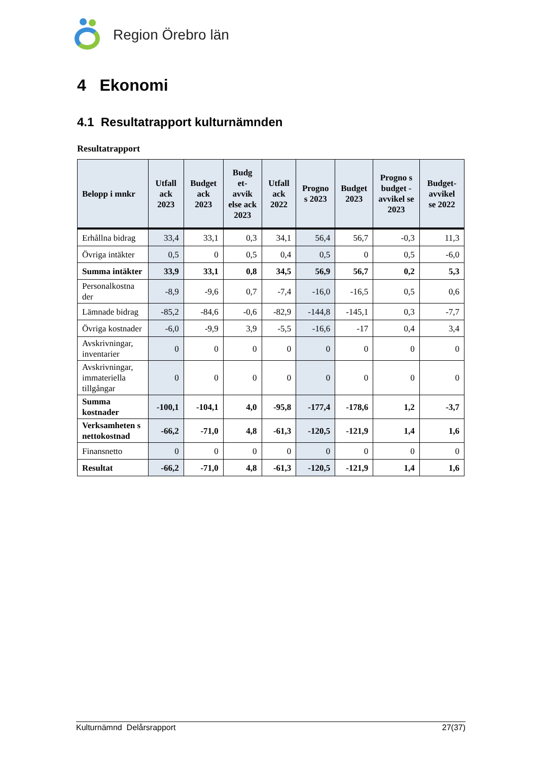Region Örebro län
4 Ekonomi
4.1 Resultatrapport kulturnämnden
Resultatrapport
| Belopp i mnkr | Utfall ack 2023 | Budget ack 2023 | Budg et-avvik else ack 2023 | Utfall ack 2022 | Progno s 2023 | Budget 2023 | Progno s budget - avvikel se 2023 | Budget-avvikel se 2022 |
| --- | --- | --- | --- | --- | --- | --- | --- | --- |
| Erhållna bidrag | 33,4 | 33,1 | 0,3 | 34,1 | 56,4 | 56,7 | -0,3 | 11,3 |
| Övriga intäkter | 0,5 | 0 | 0,5 | 0,4 | 0,5 | 0 | 0,5 | -6,0 |
| Summa intäkter | 33,9 | 33,1 | 0,8 | 34,5 | 56,9 | 56,7 | 0,2 | 5,3 |
| Personalkostna der | -8,9 | -9,6 | 0,7 | -7,4 | -16,0 | -16,5 | 0,5 | 0,6 |
| Lämnade bidrag | -85,2 | -84,6 | -0,6 | -82,9 | -144,8 | -145,1 | 0,3 | -7,7 |
| Övriga kostnader | -6,0 | -9,9 | 3,9 | -5,5 | -16,6 | -17 | 0,4 | 3,4 |
| Avskrivningar, inventarier | 0 | 0 | 0 | 0 | 0 | 0 | 0 | 0 |
| Avskrivningar, immateriella tillgångar | 0 | 0 | 0 | 0 | 0 | 0 | 0 | 0 |
| Summa kostnader | -100,1 | -104,1 | 4,0 | -95,8 | -177,4 | -178,6 | 1,2 | -3,7 |
| Verksamheten s nettokostnad | -66,2 | -71,0 | 4,8 | -61,3 | -120,5 | -121,9 | 1,4 | 1,6 |
| Finansnetto | 0 | 0 | 0 | 0 | 0 | 0 | 0 | 0 |
| Resultat | -66,2 | -71,0 | 4,8 | -61,3 | -120,5 | -121,9 | 1,4 | 1,6 |
Kulturnämnd Delårsrapport 27(37)